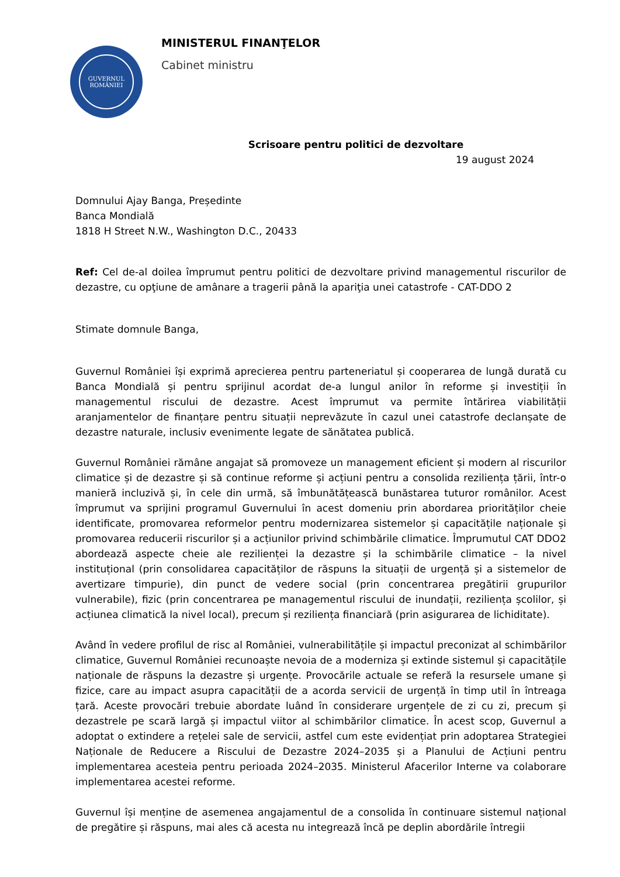GUVERNUL ROMÂNIEI
MINISTERUL FINANŢELOR
Cabinet ministru
Scrisoare pentru politici de dezvoltare
19 august 2024
Domnului Ajay Banga, Președinte
Banca Mondială
1818 H Street N.W., Washington D.C., 20433
Ref: Cel de-al doilea împrumut pentru politici de dezvoltare privind managementul riscurilor de dezastre, cu opţiune de amânare a tragerii până la apariţia unei catastrofe - CAT-DDO 2
Stimate domnule Banga,
Guvernul României își exprimă aprecierea pentru parteneriatul și cooperarea de lungă durată cu Banca Mondială și pentru sprijinul acordat de-a lungul anilor în reforme și investiții în managementul riscului de dezastre. Acest împrumut va permite întărirea viabilității aranjamentelor de finanțare pentru situații neprevăzute în cazul unei catastrofe declanșate de dezastre naturale, inclusiv evenimente legate de sănătatea publică.
Guvernul României rămâne angajat să promoveze un management eficient și modern al riscurilor climatice și de dezastre și să continue reforme și acțiuni pentru a consolida reziliența țării, într-o manieră incluzivă și, în cele din urmă, să îmbunătățească bunăstarea tuturor românilor. Acest împrumut va sprijini programul Guvernului în acest domeniu prin abordarea priorităților cheie identificate, promovarea reformelor pentru modernizarea sistemelor și capacitățile naționale și promovarea reducerii riscurilor și a acțiunilor privind schimbările climatice. Împrumutul CAT DDO2 abordează aspecte cheie ale rezilienței la dezastre și la schimbările climatice – la nivel instituțional (prin consolidarea capacităților de răspuns la situații de urgență și a sistemelor de avertizare timpurie), din punct de vedere social (prin concentrarea pregătirii grupurilor vulnerabile), fizic (prin concentrarea pe managementul riscului de inundații, reziliența școlilor, și acțiunea climatică la nivel local), precum și reziliența financiară (prin asigurarea de lichiditate).
Având în vedere profilul de risc al României, vulnerabilitățile și impactul preconizat al schimbărilor climatice, Guvernul României recunoaște nevoia de a moderniza și extinde sistemul și capacitățile naționale de răspuns la dezastre și urgențe. Provocările actuale se referă la resursele umane și fizice, care au impact asupra capacității de a acorda servicii de urgență în timp util în întreaga țară. Aceste provocări trebuie abordate luând în considerare urgențele de zi cu zi, precum și dezastrele pe scară largă și impactul viitor al schimbărilor climatice. În acest scop, Guvernul a adoptat o extindere a rețelei sale de servicii, astfel cum este evidențiat prin adoptarea Strategiei Naționale de Reducere a Riscului de Dezastre 2024–2035 și a Planului de Acțiuni pentru implementarea acesteia pentru perioada 2024–2035. Ministerul Afacerilor Interne va colaborare implementarea acestei reforme.
Guvernul își menține de asemenea angajamentul de a consolida în continuare sistemul național de pregătire și răspuns, mai ales că acesta nu integrează încă pe deplin abordările întregii